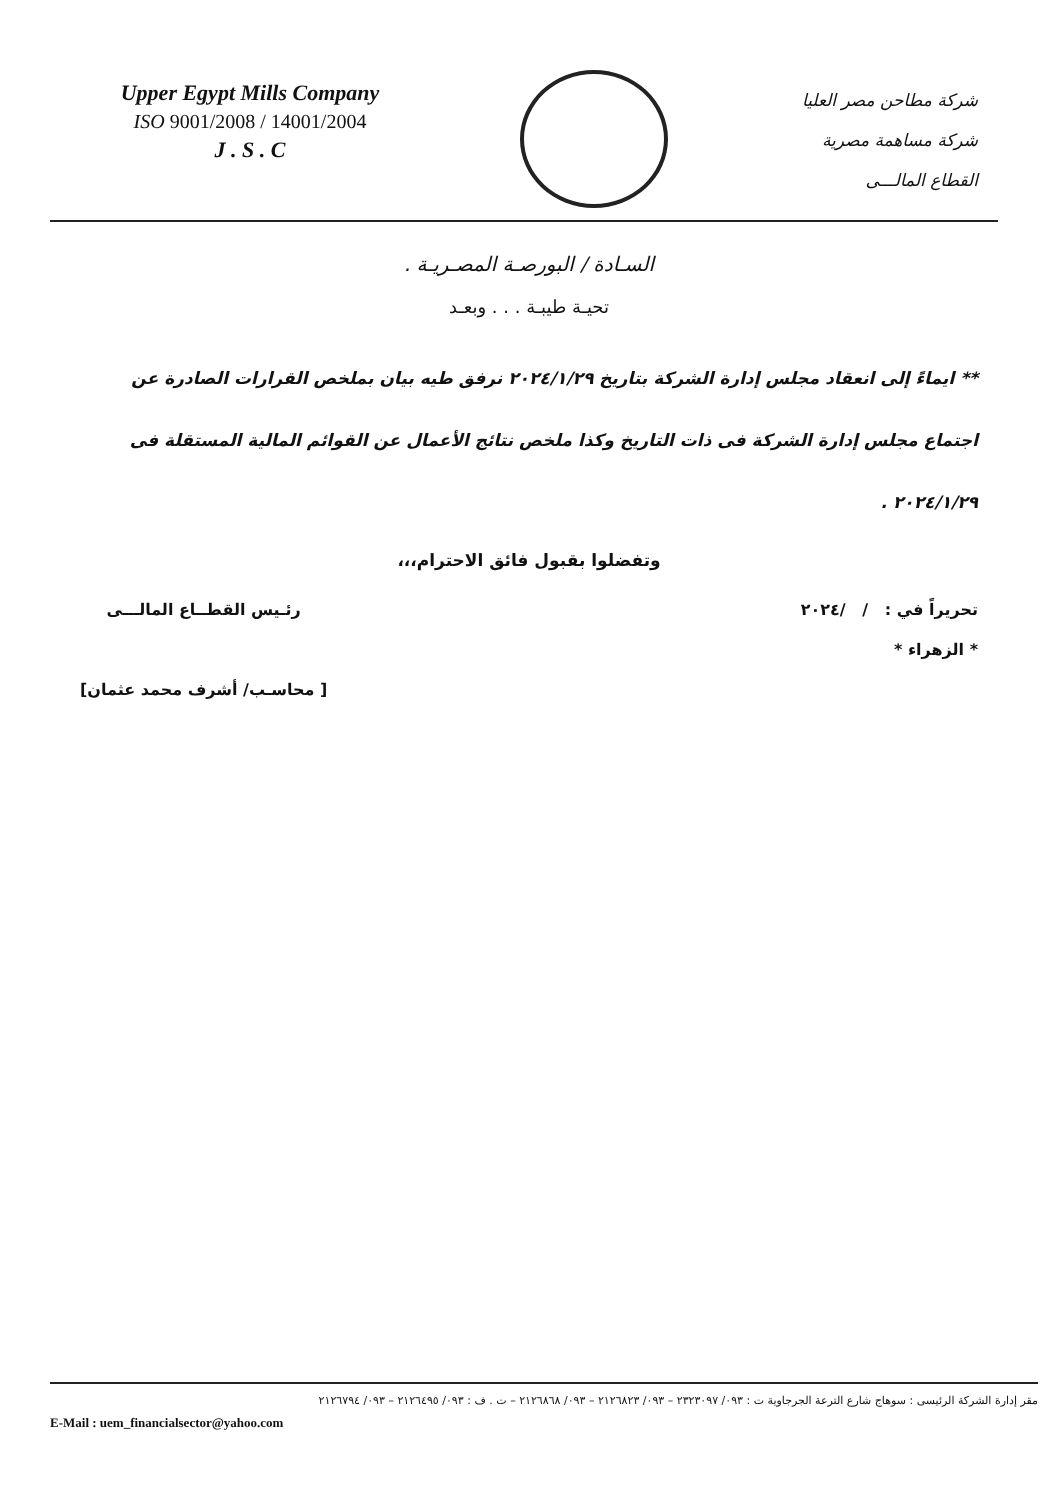Upper Egypt Mills Company
ISO 9001/2008 / 14001/2004
J . S . C
شركة مطاحن مصر العليا
شركة مساهمة مصرية
القطاع المالـــى
السـادة / البورصـة المصـريـة .
تحيـة طيبـة . . . وبعـد
** ايماءً إلى انعقاد مجلس إدارة الشركة بتاريخ ٢٠٢٤/١/٢٩ نرفق طيه بيان بملخص القرارات الصادرة عن اجتماع مجلس إدارة الشركة فى ذات التاريخ وكذا ملخص نتائج الأعمال عن القوائم المالية المستقلة فى ٢٠٢٤/١/٢٩ .
وتفضلوا بقبول فائق الاحترام،،،
تحريراً في : / /٢٠٢٤
* الزهراء *
رئـيس القطــاع المالـــى
[ محاسـب/ أشرف محمد عثمان]
مقر إدارة الشركة الرئيسى : سوهاج شارع الترعة الجرجاوية ت : ٠٩٣/ ٢٣٢٣٠٩٧ – ٠٩٣/ ٢١٢٦٨٢٣ – ٠٩٣/ ٢١٢٦٨٦٨ – ت . ف : ٠٩٣/ ٢١٢٦٤٩٥ – ٠٩٣/ ٢١٢٦٧٩٤
E-Mail : uem_financialsector@yahoo.com